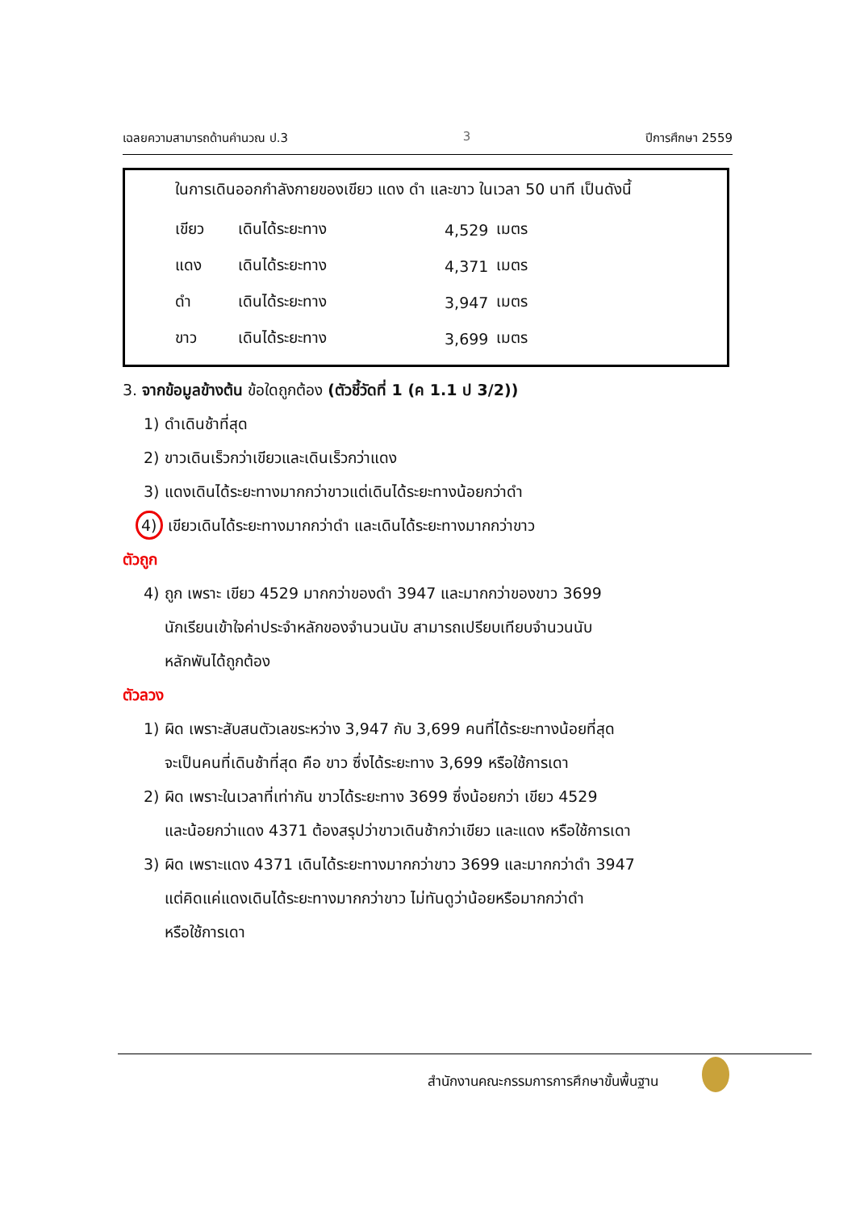เฉลยความสามารถด้านคำนวณ ป.3 3 ปีการศึกษา 2559
ในการเดินออกกำลังกายของเขียว แดง ดำ และขาว ในเวลา 50 นาที เป็นดังนี้
| เขียว | เดินได้ระยะทาง | 4,529 | เมตร |
| แดง | เดินได้ระยะทาง | 4,371 | เมตร |
| ดำ | เดินได้ระยะทาง | 3,947 | เมตร |
| ขาว | เดินได้ระยะทาง | 3,699 | เมตร |
3. จากข้อมูลข้างต้น ข้อใดถูกต้อง (ตัวชี้วัดที่ 1 (ค 1.1 ป 3/2))
1) ดำเดินช้าที่สุด
2) ขาวเดินเร็วกว่าเขียวและเดินเร็วกว่าแดง
3) แดงเดินได้ระยะทางมากกว่าขาวแต่เดินได้ระยะทางน้อยกว่าดำ
4) เขียวเดินได้ระยะทางมากกว่าดำ และเดินได้ระยะทางมากกว่าขาว
ตัวถูก
4) ถูก เพราะ เขียว 4529 มากกว่าของดำ 3947 และมากกว่าของขาว 3699
นักเรียนเข้าใจค่าประจำหลักของจำนวนนับ สามารถเปรียบเทียบจำนวนนับ
หลักพันได้ถูกต้อง
ตัวลวง
1) ผิด เพราะสับสนตัวเลขระหว่าง 3,947 กับ 3,699 คนที่ได้ระยะทางน้อยที่สุด
จะเป็นคนที่เดินช้าที่สุด คือ ขาว ซึ่งได้ระยะทาง 3,699 หรือใช้การเดา
2) ผิด เพราะในเวลาที่เท่ากัน ขาวได้ระยะทาง 3699 ซึ่งน้อยกว่า เขียว 4529
และน้อยกว่าแดง 4371 ต้องสรุปว่าขาวเดินช้ากว่าเขียว และแดง หรือใช้การเดา
3) ผิด เพราะแดง 4371 เดินได้ระยะทางมากกว่าขาว 3699 และมากกว่าดำ 3947
แต่คิดแค่แดงเดินได้ระยะทางมากกว่าขาว ไม่ทันดูว่าน้อยหรือมากกว่าดำ
หรือใช้การเดา
สำนักงานคณะกรรมการการศึกษาขั้นพื้นฐาน